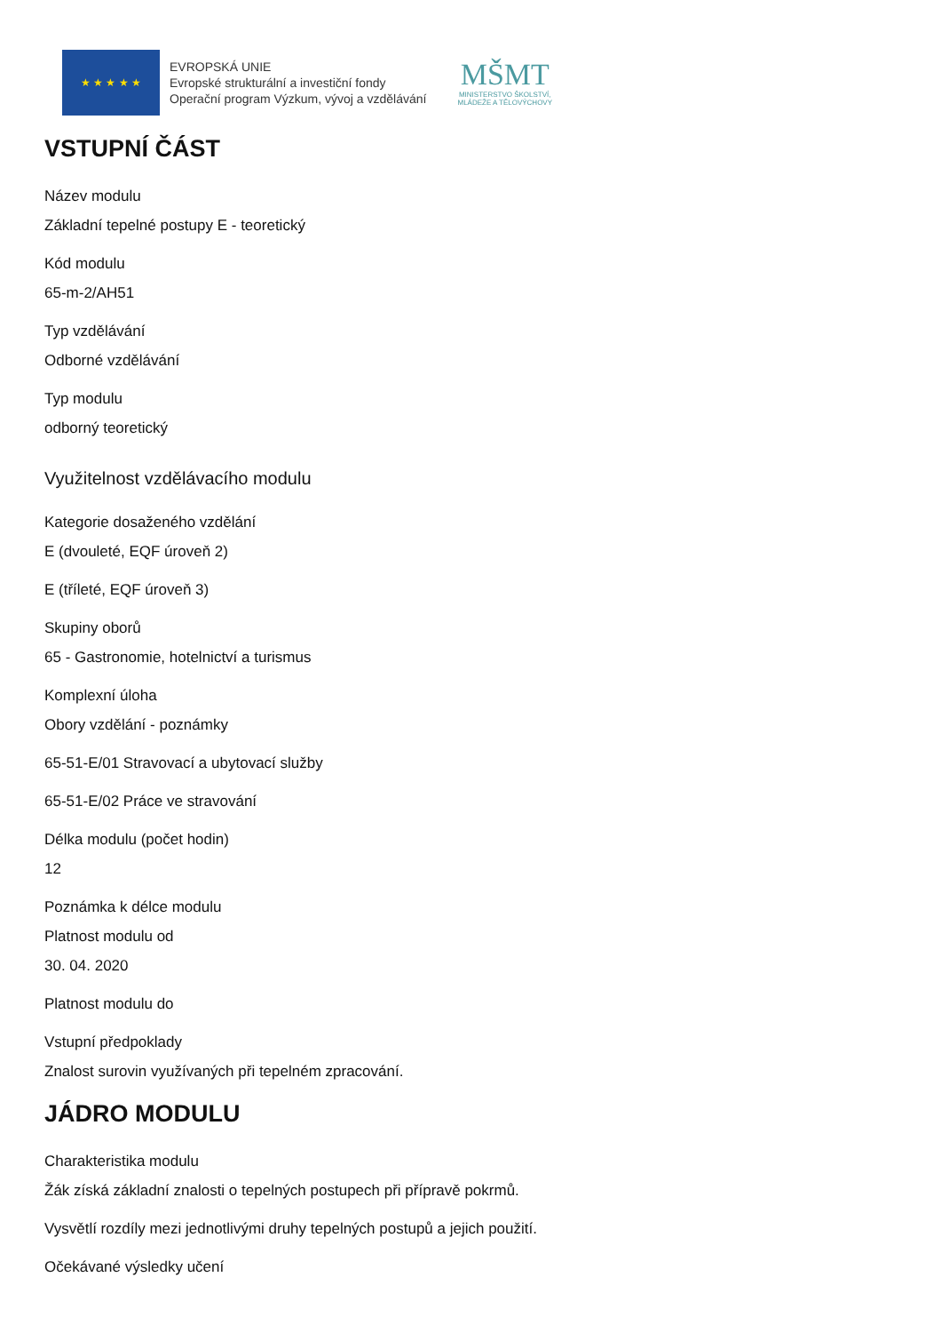★ ★ ★ ★ ★
EVROPSKÁ UNIE
Evropské strukturální a investiční fondy
Operační program Výzkum, vývoj a vzdělávání
MŠMT
MINISTERSTVO ŠKOLSTVÍ,
MLÁDEŽE A TĚLOVÝCHOVY
VSTUPNÍ ČÁST
Název modulu
Základní tepelné postupy E - teoretický
Kód modulu
65-m-2/AH51
Typ vzdělávání
Odborné vzdělávání
Typ modulu
odborný teoretický
Využitelnost vzdělávacího modulu
Kategorie dosaženého vzdělání
E (dvouleté, EQF úroveň 2)
E (tříleté, EQF úroveň 3)
Skupiny oborů
65 - Gastronomie, hotelnictví a turismus
Komplexní úloha
Obory vzdělání - poznámky
65-51-E/01 Stravovací a ubytovací služby
65-51-E/02 Práce ve stravování
Délka modulu (počet hodin)
12
Poznámka k délce modulu
Platnost modulu od
30. 04. 2020
Platnost modulu do
Vstupní předpoklady
Znalost surovin využívaných při tepelném zpracování.
JÁDRO MODULU
Charakteristika modulu
Žák získá základní znalosti o tepelných postupech při přípravě pokrmů.
Vysvětlí rozdíly mezi jednotlivými druhy tepelných postupů a jejich použití.
Očekávané výsledky učení